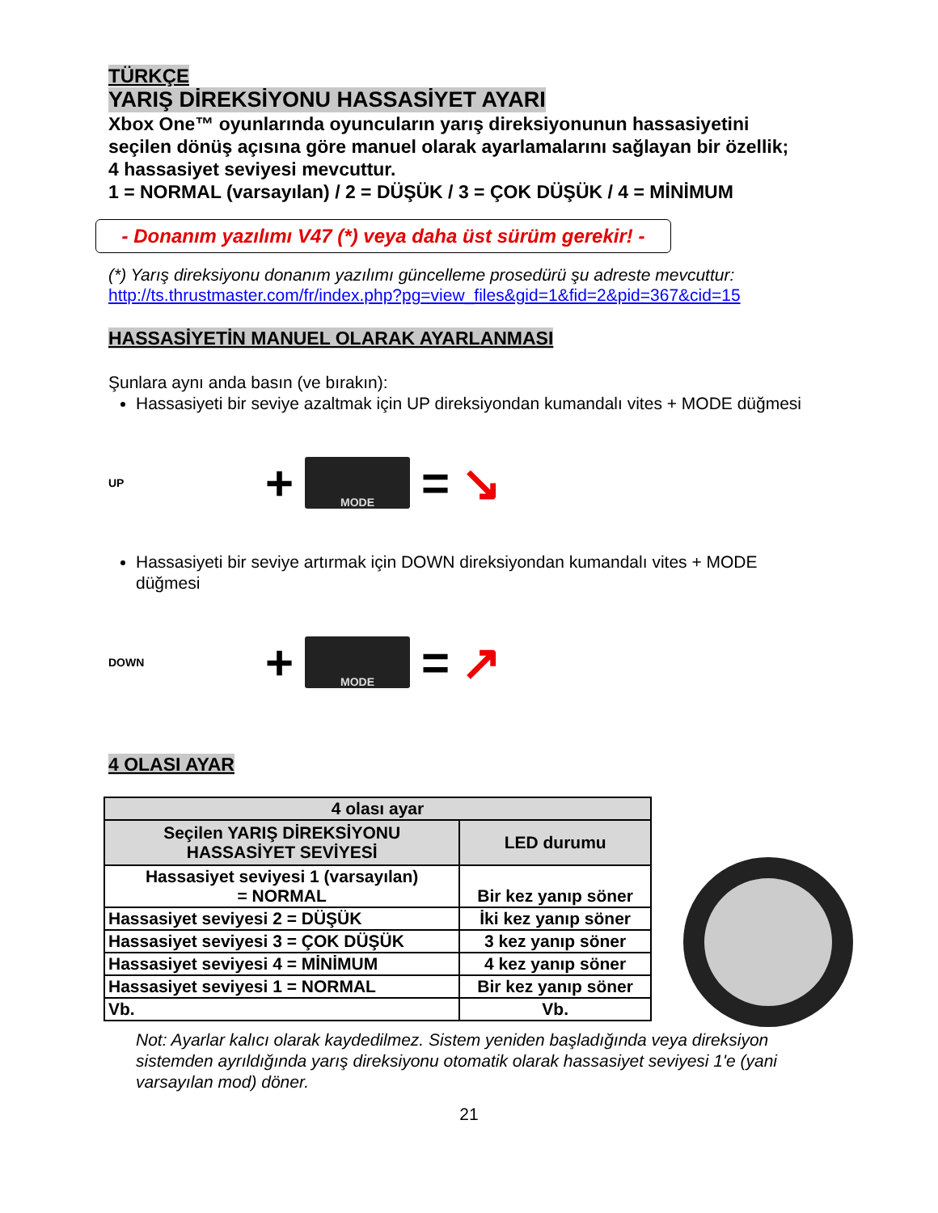TÜRKÇE
YARIŞ DİREKSİYONU HASSASİYET AYARI
Xbox One™ oyunlarında oyuncuların yarış direksiyonunun hassasiyetini seçilen dönüş açısına göre manuel olarak ayarlamalarını sağlayan bir özellik; 4 hassasiyet seviyesi mevcuttur.
1 = NORMAL (varsayılan) / 2 = DÜŞÜK / 3 = ÇOK DÜŞÜK / 4 = MİNİMUM
- Donanım yazılımı V47 (*) veya daha üst sürüm gerekir! -
(*) Yarış direksiyonu donanım yazılımı güncelleme prosedürü şu adreste mevcuttur:
http://ts.thrustmaster.com/fr/index.php?pg=view_files&gid=1&fid=2&pid=367&cid=15
HASSASİYETİN MANUEL OLARAK AYARLANMASI
Şunlara aynı anda basın (ve bırakın):
Hassasiyeti bir seviye azaltmak için UP direksiyondan kumandalı vites + MODE düğmesi
UP +
MODE
= ↘
Hassasiyeti bir seviye artırmak için DOWN direksiyondan kumandalı vites + MODE düğmesi
DOWN +
MODE
= ↗
4 OLASI AYAR
| 4 olası ayar | |
| --- | --- |
| Seçilen YARIŞ DİREKSİYONU HASSASİYET SEVİYESİ | LED durumu |
| Hassasiyet seviyesi 1 (varsayılan) = NORMAL | Bir kez yanıp söner |
| Hassasiyet seviyesi 2 = DÜŞÜK | İki kez yanıp söner |
| Hassasiyet seviyesi 3 = ÇOK DÜŞÜK | 3 kez yanıp söner |
| Hassasiyet seviyesi 4 = MİNİMUM | 4 kez yanıp söner |
| Hassasiyet seviyesi 1 = NORMAL | Bir kez yanıp söner |
| Vb. | Vb. |
Not: Ayarlar kalıcı olarak kaydedilmez. Sistem yeniden başladığında veya direksiyon sistemden ayrıldığında yarış direksiyonu otomatik olarak hassasiyet seviyesi 1'e (yani varsayılan mod) döner.
21